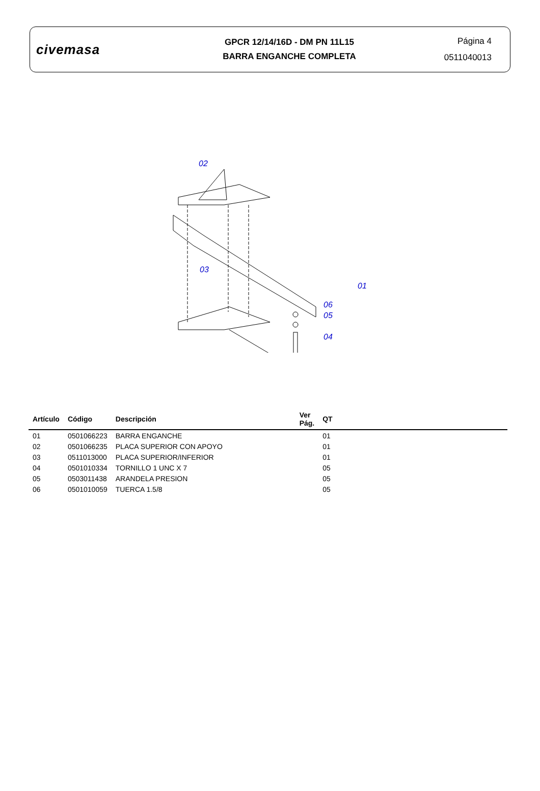civemasa
GPCR 12/14/16D - DM PN 11L15
BARRA ENGANCHE COMPLETA
Página 4
0511040013
02
03
01
06
05
04
| Artículo | Código | Descripción | Ver Pág. | QT |
| --- | --- | --- | --- | --- |
| 01 | 0501066223 | BARRA ENGANCHE | | 01 |
| 02 | 0501066235 | PLACA SUPERIOR CON APOYO | | 01 |
| 03 | 0511013000 | PLACA SUPERIOR/INFERIOR | | 01 |
| 04 | 0501010334 | TORNILLO 1 UNC X 7 | | 05 |
| 05 | 0503011438 | ARANDELA PRESION | | 05 |
| 06 | 0501010059 | TUERCA 1.5/8 | | 05 |